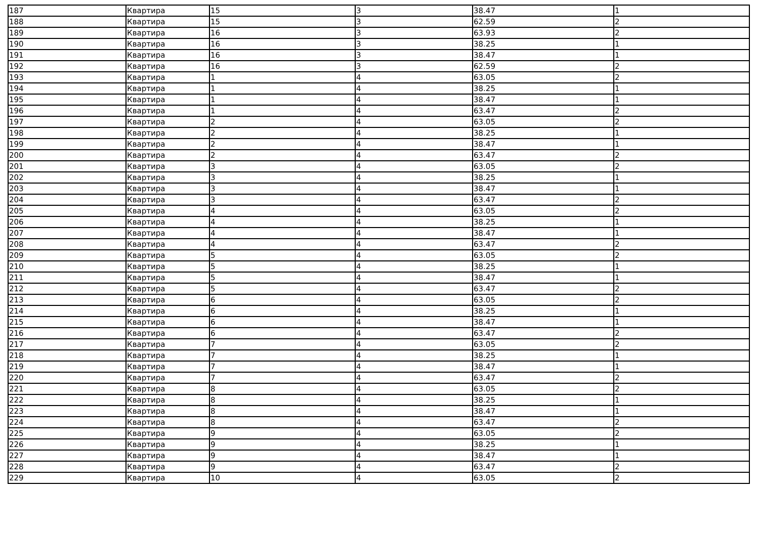| 187 | Квартира | 15 | 3 | 38.47 | 1 |
| 188 | Квартира | 15 | 3 | 62.59 | 2 |
| 189 | Квартира | 16 | 3 | 63.93 | 2 |
| 190 | Квартира | 16 | 3 | 38.25 | 1 |
| 191 | Квартира | 16 | 3 | 38.47 | 1 |
| 192 | Квартира | 16 | 3 | 62.59 | 2 |
| 193 | Квартира | 1 | 4 | 63.05 | 2 |
| 194 | Квартира | 1 | 4 | 38.25 | 1 |
| 195 | Квартира | 1 | 4 | 38.47 | 1 |
| 196 | Квартира | 1 | 4 | 63.47 | 2 |
| 197 | Квартира | 2 | 4 | 63.05 | 2 |
| 198 | Квартира | 2 | 4 | 38.25 | 1 |
| 199 | Квартира | 2 | 4 | 38.47 | 1 |
| 200 | Квартира | 2 | 4 | 63.47 | 2 |
| 201 | Квартира | 3 | 4 | 63.05 | 2 |
| 202 | Квартира | 3 | 4 | 38.25 | 1 |
| 203 | Квартира | 3 | 4 | 38.47 | 1 |
| 204 | Квартира | 3 | 4 | 63.47 | 2 |
| 205 | Квартира | 4 | 4 | 63.05 | 2 |
| 206 | Квартира | 4 | 4 | 38.25 | 1 |
| 207 | Квартира | 4 | 4 | 38.47 | 1 |
| 208 | Квартира | 4 | 4 | 63.47 | 2 |
| 209 | Квартира | 5 | 4 | 63.05 | 2 |
| 210 | Квартира | 5 | 4 | 38.25 | 1 |
| 211 | Квартира | 5 | 4 | 38.47 | 1 |
| 212 | Квартира | 5 | 4 | 63.47 | 2 |
| 213 | Квартира | 6 | 4 | 63.05 | 2 |
| 214 | Квартира | 6 | 4 | 38.25 | 1 |
| 215 | Квартира | 6 | 4 | 38.47 | 1 |
| 216 | Квартира | 6 | 4 | 63.47 | 2 |
| 217 | Квартира | 7 | 4 | 63.05 | 2 |
| 218 | Квартира | 7 | 4 | 38.25 | 1 |
| 219 | Квартира | 7 | 4 | 38.47 | 1 |
| 220 | Квартира | 7 | 4 | 63.47 | 2 |
| 221 | Квартира | 8 | 4 | 63.05 | 2 |
| 222 | Квартира | 8 | 4 | 38.25 | 1 |
| 223 | Квартира | 8 | 4 | 38.47 | 1 |
| 224 | Квартира | 8 | 4 | 63.47 | 2 |
| 225 | Квартира | 9 | 4 | 63.05 | 2 |
| 226 | Квартира | 9 | 4 | 38.25 | 1 |
| 227 | Квартира | 9 | 4 | 38.47 | 1 |
| 228 | Квартира | 9 | 4 | 63.47 | 2 |
| 229 | Квартира | 10 | 4 | 63.05 | 2 |